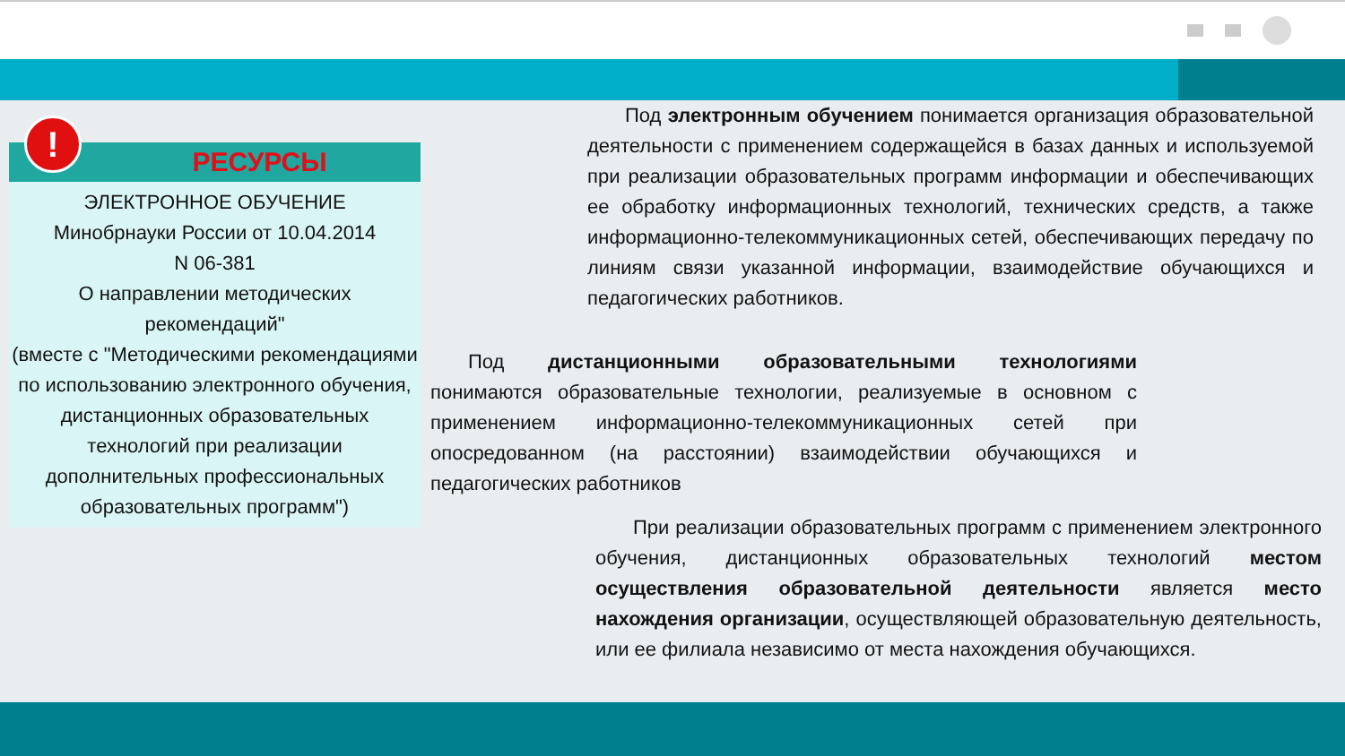!
РЕСУРСЫ
ЭЛЕКТРОННОЕ ОБУЧЕНИЕ
Минобрнауки России от 10.04.2014
N 06-381
О направлении методических рекомендаций"
(вместе с "Методическими рекомендациями по использованию электронного обучения, дистанционных образовательных технологий при реализации дополнительных профессиональных образовательных программ")
Под электронным обучением понимается организация образовательной деятельности с применением содержащейся в базах данных и используемой при реализации образовательных программ информации и обеспечивающих ее обработку информационных технологий, технических средств, а также информационно-телекоммуникационных сетей, обеспечивающих передачу по линиям связи указанной информации, взаимодействие обучающихся и педагогических работников.
Под дистанционными образовательными технологиями понимаются образовательные технологии, реализуемые в основном с применением информационно-телекоммуникационных сетей при опосредованном (на расстоянии) взаимодействии обучающихся и педагогических работников
При реализации образовательных программ с применением электронного обучения, дистанционных образовательных технологий местом осуществления образовательной деятельности является место нахождения организации, осуществляющей образовательную деятельность, или ее филиала независимо от места нахождения обучающихся.